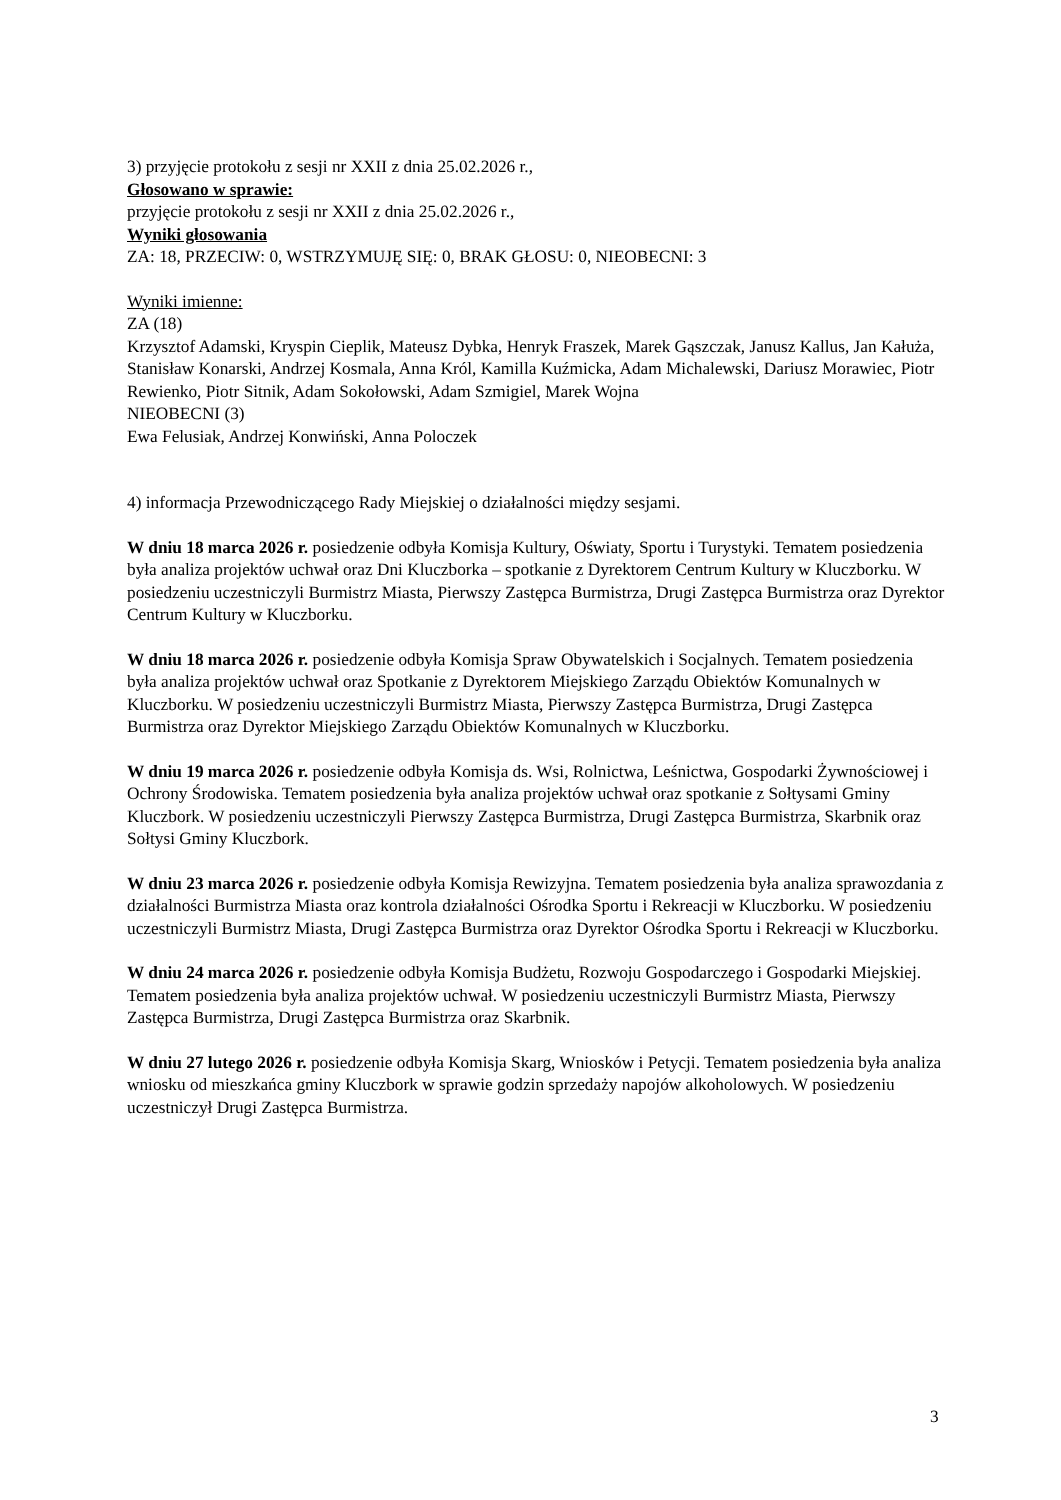3) przyjęcie protokołu z sesji nr XXII z dnia 25.02.2026 r.,
Głosowano w sprawie:
przyjęcie protokołu z sesji nr XXII z dnia 25.02.2026 r.,
Wyniki głosowania
ZA: 18, PRZECIW: 0, WSTRZYMUJĘ SIĘ: 0, BRAK GŁOSU: 0, NIEOBECNI: 3
Wyniki imienne:
ZA (18)
Krzysztof Adamski, Kryspin Cieplik, Mateusz Dybka, Henryk Fraszek, Marek Gąszczak, Janusz Kallus, Jan Kałuża, Stanisław Konarski, Andrzej Kosmala, Anna Król, Kamilla Kuźmicka, Adam Michalewski, Dariusz Morawiec, Piotr Rewienko, Piotr Sitnik, Adam Sokołowski, Adam Szmigiel, Marek Wojna
NIEOBECNI (3)
Ewa Felusiak, Andrzej Konwiński, Anna Poloczek
4) informacja Przewodniczącego Rady Miejskiej o działalności między sesjami.
W dniu 18 marca 2026 r. posiedzenie odbyła Komisja Kultury, Oświaty, Sportu i Turystyki. Tematem posiedzenia była analiza projektów uchwał oraz Dni Kluczborka – spotkanie z Dyrektorem Centrum Kultury w Kluczborku. W posiedzeniu uczestniczyli Burmistrz Miasta, Pierwszy Zastępca Burmistrza, Drugi Zastępca Burmistrza oraz Dyrektor Centrum Kultury w Kluczborku.
W dniu 18 marca 2026 r. posiedzenie odbyła Komisja Spraw Obywatelskich i Socjalnych. Tematem posiedzenia była analiza projektów uchwał oraz Spotkanie z Dyrektorem Miejskiego Zarządu Obiektów Komunalnych w Kluczborku. W posiedzeniu uczestniczyli Burmistrz Miasta, Pierwszy Zastępca Burmistrza, Drugi Zastępca Burmistrza oraz Dyrektor Miejskiego Zarządu Obiektów Komunalnych w Kluczborku.
W dniu 19 marca 2026 r. posiedzenie odbyła Komisja ds. Wsi, Rolnictwa, Leśnictwa, Gospodarki Żywnościowej i Ochrony Środowiska. Tematem posiedzenia była analiza projektów uchwał oraz spotkanie z Sołtysami Gminy Kluczbork. W posiedzeniu uczestniczyli Pierwszy Zastępca Burmistrza, Drugi Zastępca Burmistrza, Skarbnik oraz Sołtysi Gminy Kluczbork.
W dniu 23 marca 2026 r. posiedzenie odbyła Komisja Rewizyjna. Tematem posiedzenia była analiza sprawozdania z działalności Burmistrza Miasta oraz kontrola działalności Ośrodka Sportu i Rekreacji w Kluczborku. W posiedzeniu uczestniczyli Burmistrz Miasta, Drugi Zastępca Burmistrza oraz Dyrektor Ośrodka Sportu i Rekreacji w Kluczborku.
W dniu 24 marca 2026 r. posiedzenie odbyła Komisja Budżetu, Rozwoju Gospodarczego i Gospodarki Miejskiej. Tematem posiedzenia była analiza projektów uchwał. W posiedzeniu uczestniczyli Burmistrz Miasta, Pierwszy Zastępca Burmistrza, Drugi Zastępca Burmistrza oraz Skarbnik.
W dniu 27 lutego 2026 r. posiedzenie odbyła Komisja Skarg, Wniosków i Petycji. Tematem posiedzenia była analiza wniosku od mieszkańca gminy Kluczbork w sprawie godzin sprzedaży napojów alkoholowych. W posiedzeniu uczestniczył Drugi Zastępca Burmistrza.
3